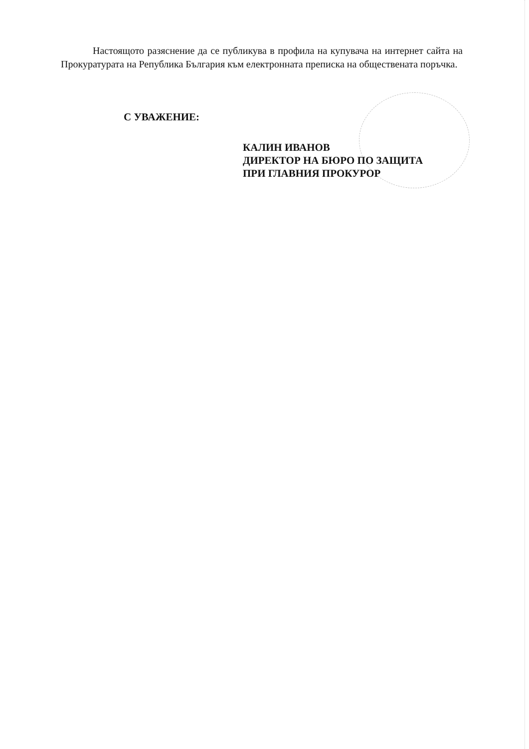Настоящото разяснение да се публикува в профила на купувача на интернет сайта на Прокуратурата на Република България към електронната преписка на обществената поръчка.
С УВАЖЕНИЕ:
КАЛИН ИВАНОВ
ДИРЕКТОР НА БЮРО ПО ЗАЩИТА
ПРИ ГЛАВНИЯ ПРОКУРОР